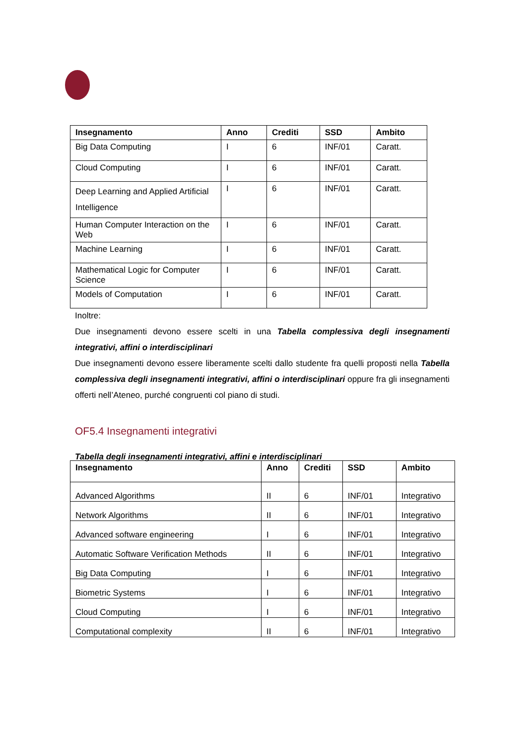| Insegnamento | Anno | Crediti | SSD | Ambito |
| --- | --- | --- | --- | --- |
| Big Data Computing | I | 6 | INF/01 | Caratt. |
| Cloud Computing | I | 6 | INF/01 | Caratt. |
| Deep Learning and Applied Artificial Intelligence | I | 6 | INF/01 | Caratt. |
| Human Computer Interaction on the Web | I | 6 | INF/01 | Caratt. |
| Machine Learning | I | 6 | INF/01 | Caratt. |
| Mathematical Logic for Computer Science | I | 6 | INF/01 | Caratt. |
| Models of Computation | I | 6 | INF/01 | Caratt. |
Inoltre:
Due insegnamenti devono essere scelti in una Tabella complessiva degli insegnamenti integrativi, affini o interdisciplinari
Due insegnamenti devono essere liberamente scelti dallo studente fra quelli proposti nella Tabella complessiva degli insegnamenti integrativi, affini o interdisciplinari oppure fra gli insegnamenti offerti nell’Ateneo, purché congruenti col piano di studi.
OF5.4 Insegnamenti integrativi
Tabella degli insegnamenti integrativi, affini e interdisciplinari
| Insegnamento | Anno | Crediti | SSD | Ambito |
| --- | --- | --- | --- | --- |
| Advanced Algorithms | II | 6 | INF/01 | Integrativo |
| Network Algorithms | II | 6 | INF/01 | Integrativo |
| Advanced software engineering | I | 6 | INF/01 | Integrativo |
| Automatic Software Verification Methods | II | 6 | INF/01 | Integrativo |
| Big Data Computing | I | 6 | INF/01 | Integrativo |
| Biometric Systems | I | 6 | INF/01 | Integrativo |
| Cloud Computing | I | 6 | INF/01 | Integrativo |
| Computational complexity | II | 6 | INF/01 | Integrativo |